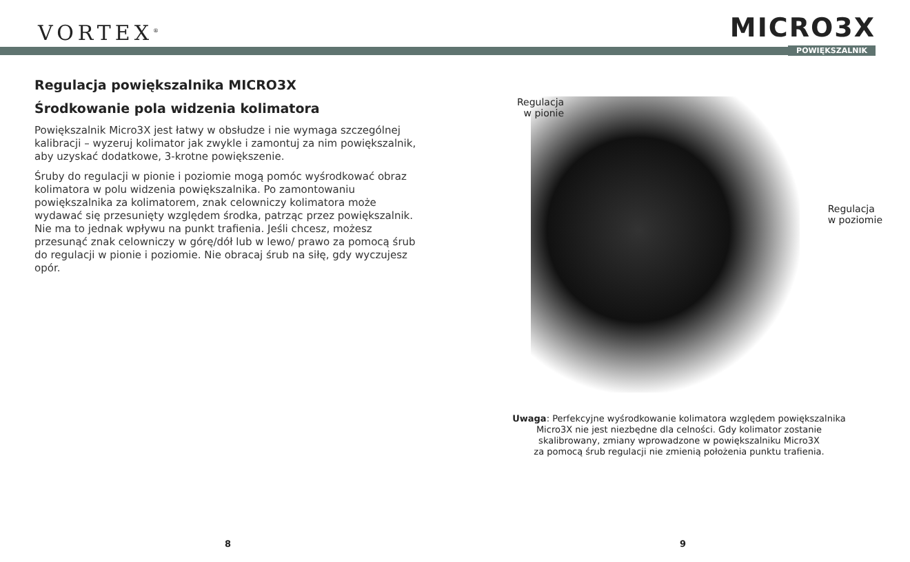VORTEX<sup>®</sup>
MICRO3X
POWIĘKSZALNIK
Regulacja powiększalnika MICRO3X
Środkowanie pola widzenia kolimatora
Powiększalnik Micro3X jest łatwy w obsłudze i nie wymaga szczególnej kalibracji – wyzeruj kolimator jak zwykle i zamontuj za nim powiększalnik, aby uzyskać dodatkowe, 3-krotne powiększenie.
Śruby do regulacji w pionie i poziomie mogą pomóc wyśrodkować obraz kolimatora w polu widzenia powiększalnika. Po zamontowaniu powiększalnika za kolimatorem, znak celowniczy kolimatora może wydawać się przesunięty względem środka, patrząc przez powiększalnik. Nie ma to jednak wpływu na punkt trafienia. Jeśli chcesz, możesz przesunąć znak celowniczy w górę/dół lub w lewo/ prawo za pomocą śrub do regulacji w pionie i poziomie. Nie obracaj śrub na siłę, gdy wyczujesz opór.
Regulacja
w pionie
Regulacja
w poziomie
Uwaga: Perfekcyjne wyśrodkowanie kolimatora względem powiększalnika
Micro3X nie jest niezbędne dla celności. Gdy kolimator zostanie
skalibrowany, zmiany wprowadzone w powiększalniku Micro3X
za pomocą śrub regulacji nie zmienią położenia punktu trafienia.
8 9